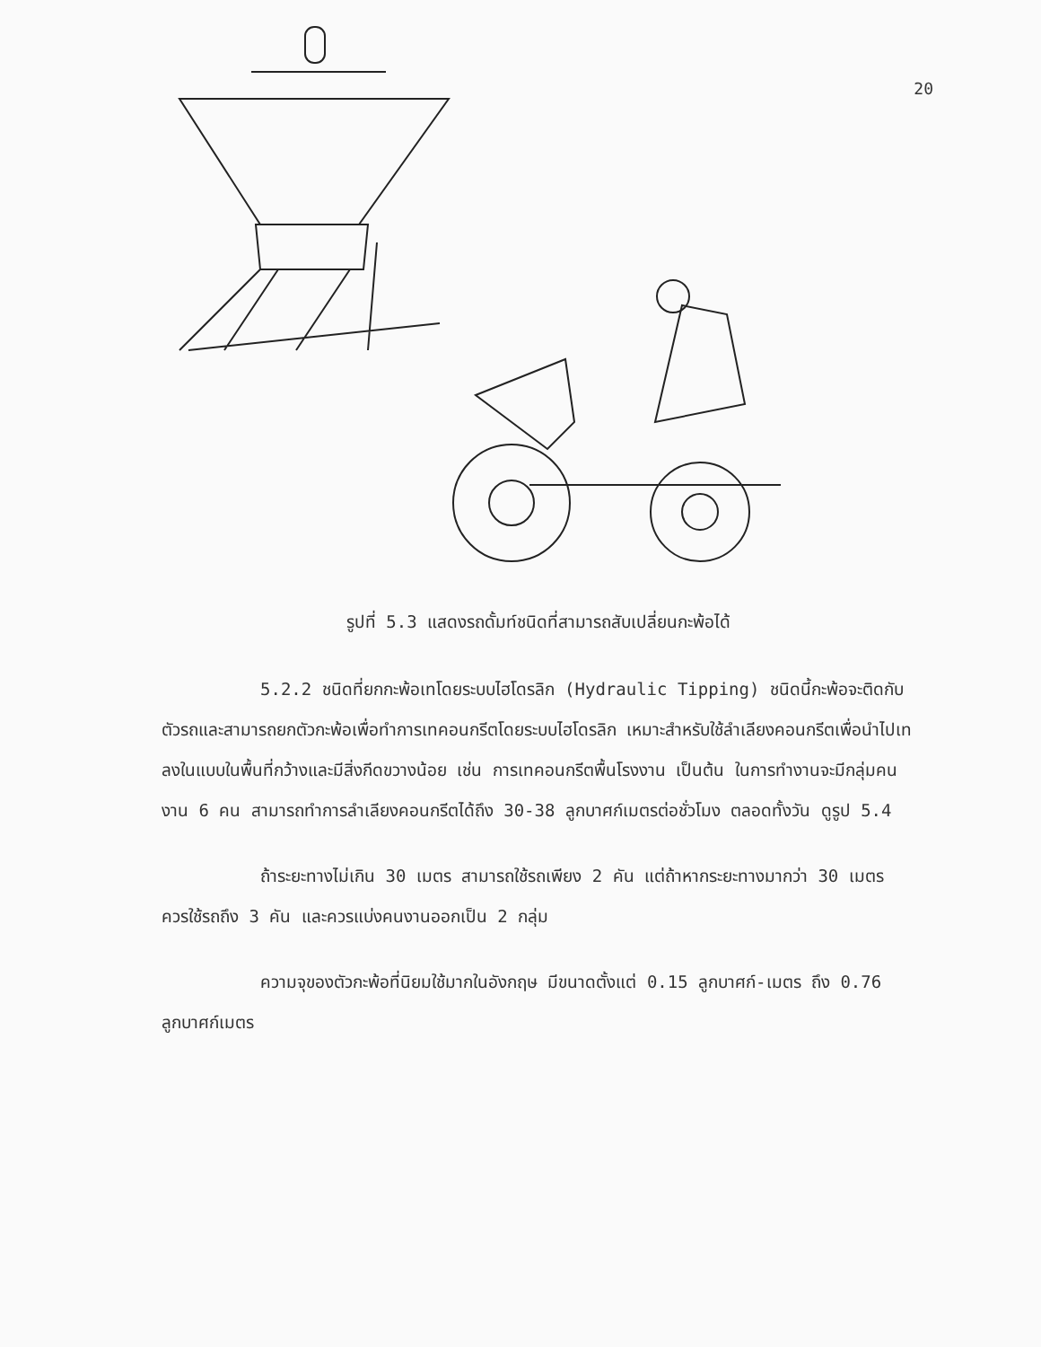20
รูปที่ 5.3 แสดงรถดั้มท์ชนิดที่สามารถสับเปลี่ยนกะพ้อได้
5.2.2 ชนิดที่ยกกะพ้อเทโดยระบบไฮโดรลิก (Hydraulic Tipping) ชนิดนี้กะพ้อจะติดกับตัวรถและสามารถยกตัวกะพ้อเพื่อทำการเทคอนกรีตโดยระบบไฮโดรลิก เหมาะสำหรับใช้ลำเลียงคอนกรีตเพื่อนำไปเทลงในแบบในพื้นที่กว้างและมีสิ่งกีดขวางน้อย เช่น การเทคอนกรีตพื้นโรงงาน เป็นต้น ในการทำงานจะมีกลุ่มคนงาน 6 คน สามารถทำการลำเลียงคอนกรีตได้ถึง 30-38 ลูกบาศก์เมตรต่อชั่วโมง ตลอดทั้งวัน ดูรูป 5.4
ถ้าระยะทางไม่เกิน 30 เมตร สามารถใช้รถเพียง 2 คัน แต่ถ้าหากระยะทางมากว่า 30 เมตร ควรใช้รถถึง 3 คัน และควรแบ่งคนงานออกเป็น 2 กลุ่ม
ความจุของตัวกะพ้อที่นิยมใช้มากในอังกฤษ มีขนาดตั้งแต่ 0.15 ลูกบาศก์-เมตร ถึง 0.76 ลูกบาศก์เมตร